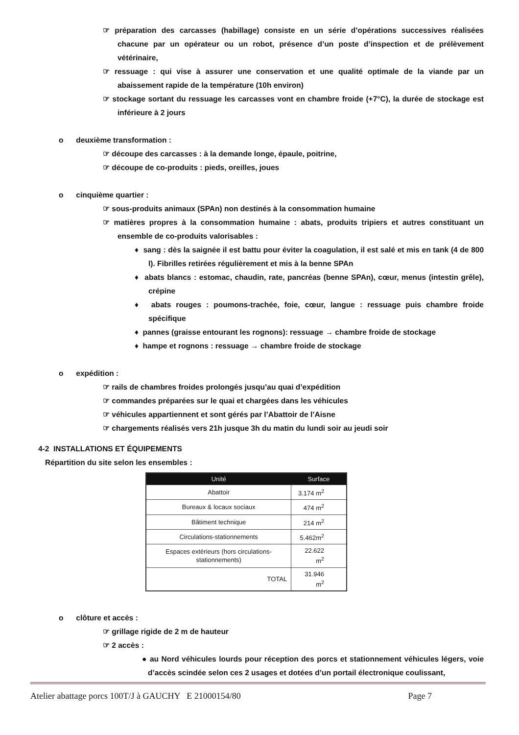☞ préparation des carcasses (habillage) consiste en un série d’opérations successives réalisées chacune par un opérateur ou un robot, présence d’un poste d’inspection et de prélèvement vétérinaire,
☞ ressuage : qui vise à assurer une conservation et une qualité optimale de la viande par un abaissement rapide de la température (10h environ)
☞ stockage sortant du ressuage les carcasses vont en chambre froide (+7°C), la durée de stockage est inférieure à 2 jours
o deuxième transformation :
☞ découpe des carcasses : à la demande longe, épaule, poitrine,
☞ découpe de co-produits : pieds, oreilles, joues
o cinquième quartier :
☞ sous-produits animaux (SPAn) non destinés à la consommation humaine
☞ matières propres à la consommation humaine : abats, produits tripiers et autres constituant un ensemble de co-produits valorisables :
♦ sang : dès la saignée il est battu pour éviter la coagulation, il est salé et mis en tank (4 de 800 l). Fibrilles retirées régulièrement et mis à la benne SPAn
♦ abats blancs : estomac, chaudin, rate, pancréas (benne SPAn), cœur, menus (intestin grêle), crépine
♦ abats rouges : poumons-trachée, foie, cœur, langue : ressuage puis chambre froide spécifique
♦ pannes (graisse entourant les rognons): ressuage → chambre froide de stockage
♦ hampe et rognons : ressuage → chambre froide de stockage
o expédition :
☞ rails de chambres froides prolongés jusqu’au quai d’expédition
☞ commandes préparées sur le quai et chargées dans les véhicules
☞ véhicules appartiennent et sont gérés par l’Abattoir de l’Aisne
☞ chargements réalisés vers 21h jusque 3h du matin du lundi soir au jeudi soir
4-2 INSTALLATIONS ET ÉQUIPEMENTS
Répartition du site selon les ensembles :
| Unité | Surface |
| --- | --- |
| Abattoir | 3.174 m<sup>2</sup> |
| Bureaux & locaux sociaux | 474 m<sup>2</sup> |
| Bâtiment technique | 214 m<sup>2</sup> |
| Circulations-stationnements | 5.462m<sup>2</sup> |
| Espaces extérieurs (hors circulations-stationnements) | 22.622 m<sup>2</sup> |
| TOTAL | 31.946 m<sup>2</sup> |
o clôture et accès :
☞ grillage rigide de 2 m de hauteur
☞ 2 accès :
● au Nord véhicules lourds pour réception des porcs et stationnement véhicules légers, voie d’accès scindée selon ces 2 usages et dotées d’un portail électronique coulissant,
Atelier abattage porcs 100T/J à GAUCHY E 21000154/80 Page 7